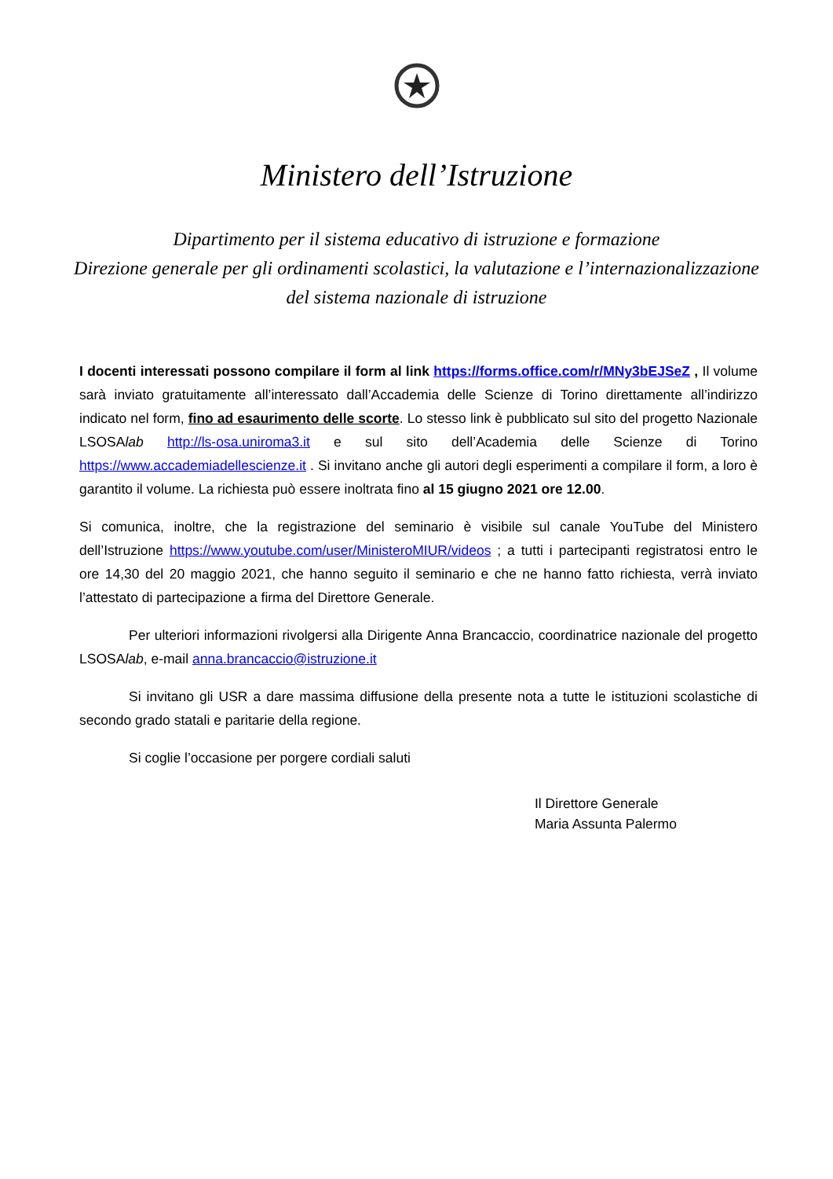Ministero dell’Istruzione
Dipartimento per il sistema educativo di istruzione e formazione
Direzione generale per gli ordinamenti scolastici, la valutazione e l’internazionalizzazione
del sistema nazionale di istruzione
I docenti interessati possono compilare il form al link https://forms.office.com/r/MNy3bEJSeZ , Il volume sarà inviato gratuitamente all’interessato dall’Accademia delle Scienze di Torino direttamente all’indirizzo indicato nel form, fino ad esaurimento delle scorte. Lo stesso link è pubblicato sul sito del progetto Nazionale LSOSAlab http://ls-osa.uniroma3.it e sul sito dell’Academia delle Scienze di Torino https://www.accademiadellescienze.it . Si invitano anche gli autori degli esperimenti a compilare il form, a loro è garantito il volume. La richiesta può essere inoltrata fino al 15 giugno 2021 ore 12.00.
Si comunica, inoltre, che la registrazione del seminario è visibile sul canale YouTube del Ministero dell’Istruzione https://www.youtube.com/user/MinisteroMIUR/videos ; a tutti i partecipanti registratosi entro le ore 14,30 del 20 maggio 2021, che hanno seguito il seminario e che ne hanno fatto richiesta, verrà inviato l’attestato di partecipazione a firma del Direttore Generale.
Per ulteriori informazioni rivolgersi alla Dirigente Anna Brancaccio, coordinatrice nazionale del progetto LSOSAlab, e-mail anna.brancaccio@istruzione.it
Si invitano gli USR a dare massima diffusione della presente nota a tutte le istituzioni scolastiche di secondo grado statali e paritarie della regione.
Si coglie l’occasione per porgere cordiali saluti
Il Direttore Generale
Maria Assunta Palermo